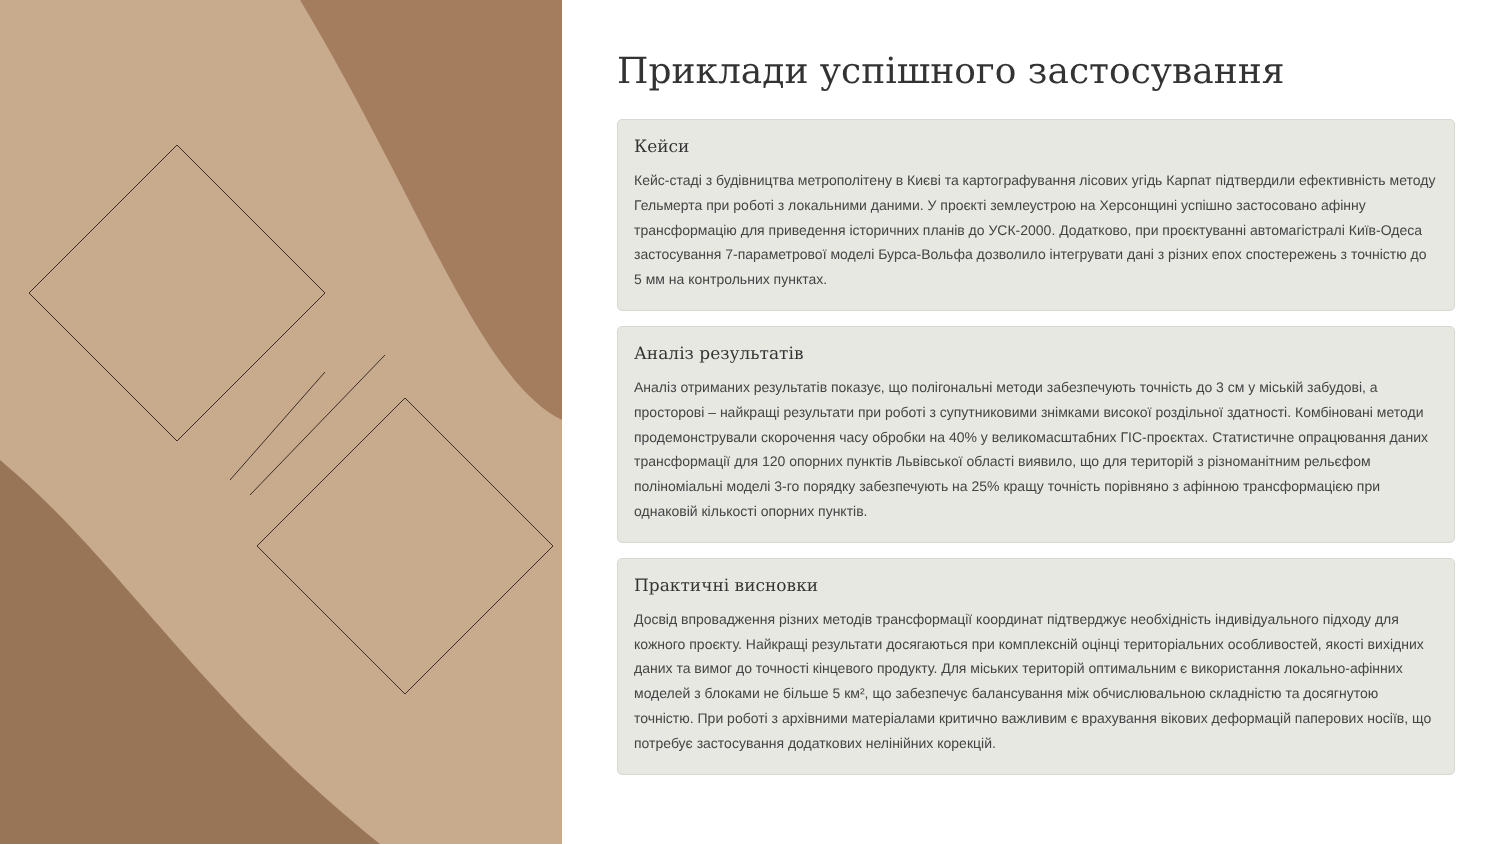Приклади успішного застосування
Кейси
Кейс-стаді з будівництва метрополітену в Києві та картографування лісових угідь Карпат підтвердили ефективність методу Гельмерта при роботі з локальними даними. У проєкті землеустрою на Херсонщині успішно застосовано афінну трансформацію для приведення історичних планів до УСК-2000. Додатково, при проєктуванні автомагістралі Київ-Одеса застосування 7-параметрової моделі Бурса-Вольфа дозволило інтегрувати дані з різних епох спостережень з точністю до 5 мм на контрольних пунктах.
Аналіз результатів
Аналіз отриманих результатів показує, що полігональні методи забезпечують точність до 3 см у міській забудові, а просторові – найкращі результати при роботі з супутниковими знімками високої роздільної здатності. Комбіновані методи продемонстрували скорочення часу обробки на 40% у великомасштабних ГІС-проєктах. Статистичне опрацювання даних трансформації для 120 опорних пунктів Львівської області виявило, що для територій з різноманітним рельєфом поліноміальні моделі 3-го порядку забезпечують на 25% кращу точність порівняно з афінною трансформацією при однаковій кількості опорних пунктів.
Практичні висновки
Досвід впровадження різних методів трансформації координат підтверджує необхідність індивідуального підходу для кожного проєкту. Найкращі результати досягаються при комплексній оцінці територіальних особливостей, якості вихідних даних та вимог до точності кінцевого продукту. Для міських територій оптимальним є використання локально-афінних моделей з блоками не більше 5 км², що забезпечує балансування між обчислювальною складністю та досягнутою точністю. При роботі з архівними матеріалами критично важливим є врахування вікових деформацій паперових носіїв, що потребує застосування додаткових нелінійних корекцій.